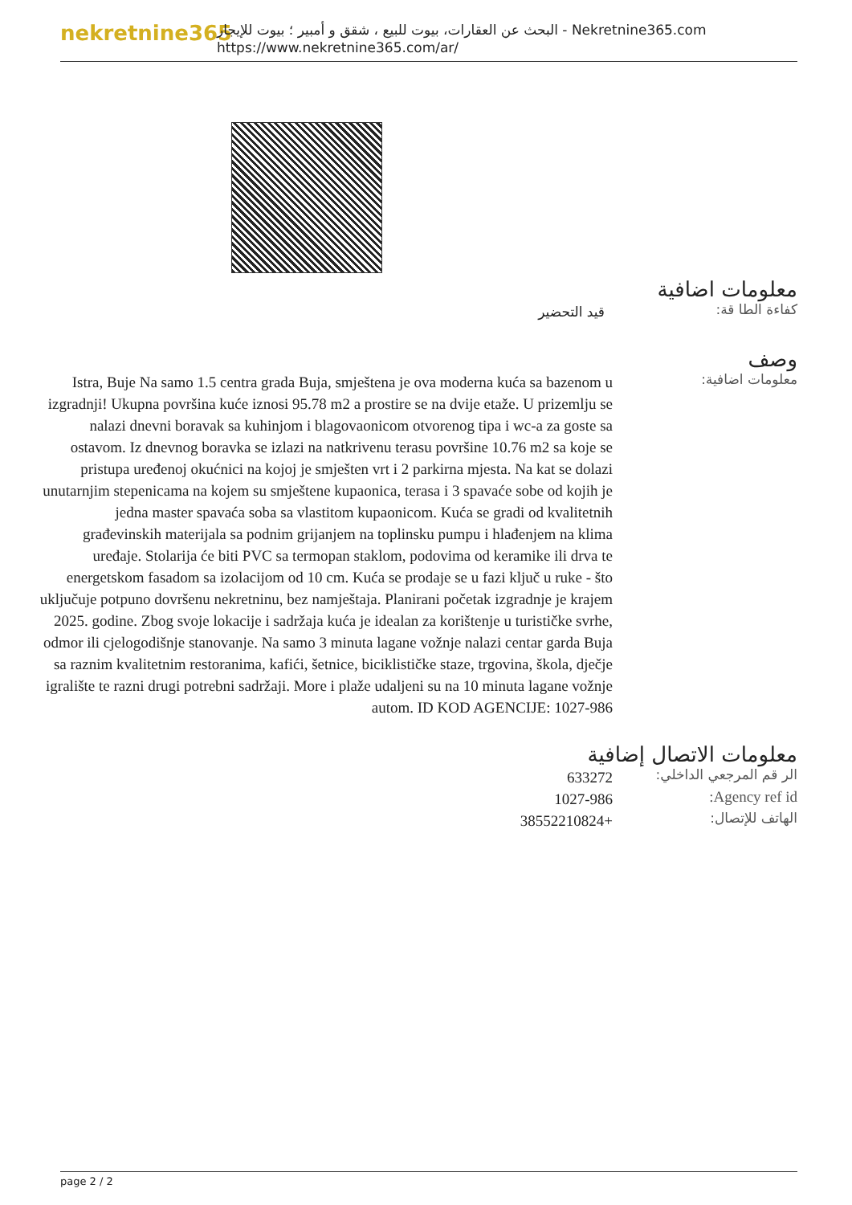nekretnine365
البحث عن العقارات، بيوت للبيع ، شقق و أمبير ؛ بيوت للإيجار - Nekretnine365.com
https://www.nekretnine365.com/ar/
معلومات اضافية
كفاءة الطا قة:
قيد التحضير
وصف
معلومات اضافية:
Istra, Buje Na samo 1.5 centra grada Buja, smještena je ova moderna kuća sa bazenom u izgradnji! Ukupna površina kuće iznosi 95.78 m2 a prostire se na dvije etaže. U prizemlju se nalazi dnevni boravak sa kuhinjom i blagovaonicom otvorenog tipa i wc-a za goste sa ostavom. Iz dnevnog boravka se izlazi na natkrivenu terasu površine 10.76 m2 sa koje se pristupa uređenoj okućnici na kojoj je smješten vrt i 2 parkirna mjesta. Na kat se dolazi unutarnjim stepenicama na kojem su smještene kupaonica, terasa i 3 spavaće sobe od kojih je jedna master spavaća soba sa vlastitom kupaonicom. Kuća se gradi od kvalitetnih građevinskih materijala sa podnim grijanjem na toplinsku pumpu i hlađenjem na klima uređaje. Stolarija će biti PVC sa termopan staklom, podovima od keramike ili drva te energetskom fasadom sa izolacijom od 10 cm. Kuća se prodaje se u fazi ključ u ruke - što uključuje potpuno dovršenu nekretninu, bez namještaja. Planirani početak izgradnje je krajem 2025. godine. Zbog svoje lokacije i sadržaja kuća je idealan za korištenje u turističke svrhe, odmor ili cjelogodišnje stanovanje. Na samo 3 minuta lagane vožnje nalazi centar garda Buja sa raznim kvalitetnim restoranima, kafići, šetnice, biciklističke staze, trgovina, škola, dječje igralište te razni drugi potrebni sadržaji. More i plaže udaljeni su na 10 minuta lagane vožnje autom. ID KOD AGENCIJE: 1027-986
معلومات الاتصال إضافية
الر قم المرجعي الداخلي:
633272
Agency ref id:
1027-986
الهاتف للإتصال:
+38552210824
page 2 / 2